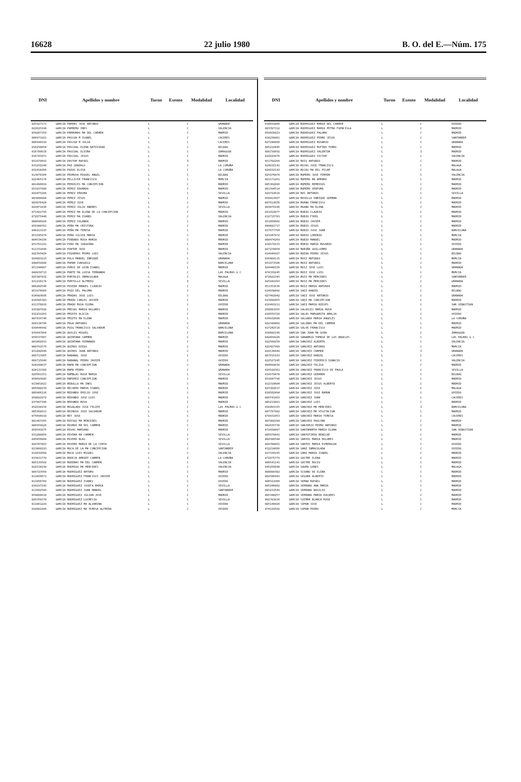16628 22 julio 1980 B. O. del E.—Núm. 175
| DNI | Apellidos y nombre | Turno | Exento | Modalidad | Localidad |
| --- | --- | --- | --- | --- | --- |
| 025927171 | GARCIA PARRAS JOSE ANTONIO | L | | C | GRANADA |
| 022625190 | GARCIA PARRERO INES | L | | C | VALENCIA |
| 050267359 | GARCIA PARRONDO MA DEL CARMEN | L | | C | MADRID |
| 006971921 | GARCIA PASCUA M ISABEL | L | | C | CACERES |
| 006996918 | GARCIA PASCUA M JULIA | L | | C | CACERES |
| 016250054 | GARCIA PASCUAL ELENA NATIVIDAD | L | | C | BILBAO |
| 016788618 | GARCIA PASCUAL ELVIRA | L | | C | ZARAGOZA |
| 016783971 | GARCIA PASCUAL JESUS | L | | C | MADRID |
| 051878693 | GARCIA PASTOR RAFAEL | L | | I | MADRID |
| 033252248 | GARCIA PAZ GONZALO | L | | C | LA CORUÑA |
| 032414268 | GARCIA PAZOS ELISA | L | | C | LA CORUÑA |
| 013070384 | GARCIA PEDROSA MIGUEL ANGEL | L | | C | BILBAO |
| 022465176 | GARCIA PELLICER FRANCISCO | L | | C | MURCIA |
| 001496699 | GARCIA PERDICES MA CONCEPCION | L | | C | MADRID |
| 051037900 | GARCIA PEREZ EDUARDO | L | | C | MADRID |
| 029475288 | GARCIA PEREZ ERASMA | L | | C | SEVILLA |
| 003080904 | GARCIA PEREZ JESUS | L | | C | MADRID |
| 003076420 | GARCIA PEREZ JOSE | L | | C | MADRID |
| 029471436 | GARCIA PEREZ JULIO ANDRES | L | | C | SEVILLA |
| 071421795 | GARCIA PEREZ MA ELENA DE LA CONCEPCION | L | | C | MADRID |
| 072875448 | GARCIA PEREZ MA ISABEL | L | | C | VALENCIA |
| 000696824 | GARCIA PEREZ YOLANDA | L | | C | MADRID |
| 050300761 | GARCIA PEÑA MA CRISTINA | L | | C | MADRID |
| 046213195 | GARCIA PEÑA MA TERESA | L | | C | MADRID |
| 051345974 | GARCIA PEÑA SILVIA MARIA | L | | C | MADRID |
| 004534186 | GARCIA PINDADO ROSA MARIA | L | | C | MADRID |
| 051701181 | GARCIA PINO MA JOAQUINA | L | | C | MADRID |
| 011331848 | GARCIA PINTOR JOSE | L | | C | MADRID |
| 022393426 | GARCIA PIQUERAS PEDRO LUIS | L | | C | VALENCIA |
| 024083215 | GARCIA POLO MANUEL ENRIQUE | L | | C | GRANADA |
| 040859980 | GARCIA POMAR CONSUELO | L | | C | BARCELONA |
| 051344067 | GARCIA PONCE DE LEON ISABEL | L | | C | MADRID |
| 042039713 | GARCIA PONTE MA LUISA FERNANDA | L | | C | LAS PALMAS G C |
| 025307432 | GARCIA PORTALES INMACULADA | L | | C | MALAGA |
| 031216174 | GARCIA PORTILLO ALFREDO | L | | I | SEVILLA |
| 006202546 | GARCIA POVEDA MANUEL CLAUDIO | L | | C | MADRID |
| 051974889 | GARCIA POZO DEL PALOMA | L | | C | MADRID |
| 014903686 | GARCIA PRADAS JOSE LUIS | L | | C | BILBAO |
| 016505303 | GARCIA PRADO CARLOS JAVIER | L | | C | MADRID |
| 011376018 | GARCIA PRADO ROSA ELENA | L | | C | OVIEDO |
| 035207828 | GARCIA PRESAS MARIA DOLORES | L | | C | MADRID |
| 032231263 | GARCIA PRIETO ALICIA | L | | C | MADRID |
| 007819748 | GARCIA PRIETO MA ELENA | L | | C | MADRID |
| 024134786 | GARCIA PUGA ANTONIO | L | | C | GRANADA |
| 039644942 | GARCIA PUIG FRANCISCO SALVADOR | L | | C | BARCELONA |
| 039847084 | GARCIA QUILES MIGUEL | L | | C | BARCELONA |
| 050537867 | GARCIA QUINTANA CARMEN | L | | C | MADRID |
| 001062031 | GARCIA QUINTANA FERNANDO | L | | C | MADRID |
| 000791578 | GARCIA QUIROS DIEGO | L | | C | MADRID |
| 031202849 | GARCIA QUIROS JUAN ANTONIO | L | | C | MADRID |
| 009713965 | GARCIA RABANAL JOSE | L | | C | OVIEDO |
| 009715848 | GARCIA RABANAL PEDRO JAVIER | L | | C | OVIEDO |
| 024160637 | GARCIA RAMA MA CONCEPCION | L | | C | GRANADA |
| 024133388 | GARCIA RAMA PEDRO | L | | C | GRANADA |
| 028561351 | GARCIA RAMBLAS ROSA MARIA | L | | C | SEVILLA |
| 050693605 | GARCIA RAMIREZ CONCEPCION | L | | C | MADRID |
| 013061621 | GARCIA REBOLLO MA INES | L | | C | MADRID |
| 005600239 | GARCIA RECUERO MARIA ISABEL | L | | C | MADRID |
| 008966126 | GARCIA REDONDO EMILIO JOSE | L | | C | MADRID |
| 050022972 | GARCIA REDONDO JOSE LUIS | L | | C | MADRID |
| 037667346 | GARCIA REDONDO ROSA | L | | C | MADRID |
| 052830158 | GARCIA REGALADO JOSE FELIPE | L | | C | LAS PALMAS G C |
| 005362613 | GARCIA REINOSO JOSE SALVADOR | L | | C | MADRID |
| 075694910 | GARCIA REY JOSE | L | | C | MADRID |
| 001493365 | GARCIA RIESGO MA MERCEDES | L | | C | MADRID |
| 006959828 | GARCIA RIOROO MA DEL CARMEN | L | | C | MADRID |
| 050541875 | GARCIA RIVAS MARIANO | L | | C | MADRID |
| 031200056 | GARCIA RIVERA MA CARMEN | L | | C | SEVILLA |
| 045056080 | GARCIA RIVERO BLAS | L | | C | SEVILLA |
| 029767083 | GARCIA RIVERO MARIA DE LA CINTA | L | | C | SEVILLA |
| 013060193 | GARCIA ROCA DE LA MA CONCEPCION | L | | C | SANTANDER |
| 019839560 | GARCIA ROCA LUIS MIGUEL | L | | C | VALENCIA |
| 033031770 | GARCIA RODEJA ARRIBT CARMEN | L | | I | LA CORUÑA |
| 005139582 | GARCIA RODENAS MA DEL CARMEN | L | | C | VALENCIA |
| 022534230 | GARCIA RODRIGO MA MERCEDES | L | | C | VALENCIA |
| 009723569 | GARCIA RODRIGUEZ ARTURO | L | | C | MADRID |
| 011056671 | GARCIA RODRIGUEZ FRANCISCO JAVIER | L | | C | OVIEDO |
| 011056769 | GARCIA RODRIGUEZ ISABEL | L | | C | OVIEDO |
| 030197243 | GARCIA RODRIGUEZ JOSEFA MARIA | L | | C | SEVILLA |
| 013882509 | GARCIA RODRIGUEZ JUAN MANUEL | L | | C | SANTANDER |
| 050060910 | GARCIA RODRIGUEZ JULIAN JOSE | L | | C | MADRID |
| 028350370 | GARCIA RODRIGUEZ LUCRECIA | L | | C | SEVILLA |
| 011061229 | GARCIA RODRIGUEZ MA ALVARINA | L | | C | OVIEDO |
| 010801996 | GARCIA RODRIGUEZ MA TERESA ALFREDA | L | | C | OVIEDO |
| DNI | Apellidos y nombre | Turno | Exento | Modalidad | Localidad |
| --- | --- | --- | --- | --- | --- |
| 010652088 | GARCIA RODRIGUEZ MARIA DEL CARMEN | L | | C | OVIEDO |
| 003397312 | GARCIA RODRIGUEZ MARIA PETRA FUENCISLA | L | | C | MADRID |
| 050416823 | GARCIA RODRIGUEZ PALOMA | L | | C | MADRID |
| 016236061 | GARCIA RODRIGUEZ PEDRO JESUS | L | | C | SANTANDER |
| 027248868 | GARCIA RODRIGUEZ ROSARIO | L | | C | GRANADA |
| 005218445 | GARCIA RODRIGUEZ RUFINO TOMAS | L | | C | MADRID |
| 008739892 | GARCIA RODRIGUEZ VALENTIN | L | | I | MADRID |
| 022629976 | GARCIA RODRIGUEZ VICTOR | L | | C | VALENCIA |
| 051702268 | GARCIA ROIG ANTONIO | L | | C | MADRID |
| 024832141 | GARCIA ROJAS JOSE FRANCISCO | L | | C | MALAGA |
| 024832143 | GARCIA ROJAS MA DEL PILAR | L | | C | MALAGA |
| 025976078 | GARCIA ROMERO JOSE FERMIN | L | | C | VALENCIA |
| 001171261 | GARCIA ROMERO MA AMPARO | L | | C | MADRID |
| 005362098 | GARCIA ROMERO REMEDIOS | L | | C | MADRID |
| 001394514 | GARCIA ROMERO VENTURA | L | | C | MADRID |
| 029722618 | GARCIA ROS ANTONIO | L | | C | SEVILLA |
| 050413667 | GARCIA ROSELLO ENRIQUE GERMAN | L | | C | MADRID |
| 007813656 | GARCIA RUANO FRANCISCO | L | | C | MADRID |
| 003078186 | GARCIA RUANO MA ELENA | L | | C | MADRID |
| 021412077 | GARCIA RUBIO CLAUDIO | L | | C | MADRID |
| 012715701 | GARCIA RUBIO FIDEL | L | | C | MADRID |
| 051889682 | GARCIA RUBIO JAVIER | L | | C | MADRID |
| 000601717 | GARCIA RUBIO JESUS | L | | C | MADRID |
| 037677764 | GARCIA RUBIO JOSE JUAN | L | | C | BARCELONA |
| 021947972 | GARCIA RUBIO LORENZO | L | | C | MURCIA |
| 000474269 | GARCIA RUBIO MANUEL | L | | C | MADRID |
| 010572933 | GARCIA RUBIO MARIA ROSARIO | L | | C | OVIEDO |
| 027270054 | GARCIA RUBIÑA GUILLERMO | L | | C | GRANADA |
| 014949927 | GARCIA RUEDA PEDRO JESUS | L | | C | BILBAO |
| 038484115 | GARCIA RUIZ ANTONIO | L | | C | MURCIA |
| 051871506 | GARCIA RUIZ ANTONIO | L | | C | MADRID |
| 024449156 | GARCIA RUIZ JOSE LUIS | L | | C | GRANADA |
| 074339245 | GARCIA RUIZ JOSE LUIS | L | | C | MURCIA |
| 072022343 | GARCIA RUIZ MA MERCEDES | L | | C | SANTANDER |
| 025941993 | GARCIA RUIZ MA MERCEDES | L | | C | GRANADA |
| 051351636 | GARCIA RUIZ MARIA ANTONIA | L | | C | MADRID |
| 014930092 | GARCIA SAEZ DANIEL | L | | C | BILBAO |
| 027492042 | GARCIA SAEZ JOSE ANTONIO | L | | C | GRANADA |
| 013090455 | GARCIA SAEZ MA CONCEPCION | L | | C | MADRID |
| 016493211 | GARCIA SAEZ MARIA NIEVES | L | | C | SAN SEBASTIAN |
| 050801955 | GARCIA SALAICES MARIA ROSA | L | | C | MADRID |
| 010559728 | GARCIA SALAS MARGARITA AMALIA | L | | C | OVIEDO |
| 034932600 | GARCIA SALGADO MARIA ANGELES | L | | C | LA CORUÑA |
| 022348062 | GARCIA SALINAS MA DEL CARMEN | L | | C | MADRID |
| 017242518 | GARCIA SALVE FRANCISCO | L | | C | MADRID |
| 016002196 | GARCIA SAN JUAN MA OCNA | L | | C | ZARAGOZA |
| 042054226 | GARCIA SANABRIA TOMASA DE LOS ANGELES | L | | C | LAS PALMAS G C |
| 022509254 | GARCIA SANCHEZ ALBERTO | L | | C | VALENCIA |
| 022427999 | GARCIA SANCHEZ ANTONIO | L | | C | MURCIA |
| 024136849 | GARCIA SANCHEZ CARMEN | L | | I | GRANADA |
| 007815183 | GARCIA SANCHEZ DANIEL | L | | C | CACERES |
| 022527245 | GARCIA SANCHEZ FEDERICO IGNACIO | L | | C | VALENCIA |
| 008099838 | GARCIA SANCHEZ FELISA | L | | C | MADRID |
| 028520381 | GARCIA SANCHEZ FRANCISCO DE PAULA | L | | C | SEVILLA |
| 014570470 | GARCIA SANCHEZ GERARDO | L | | C | BILBAO |
| 051047798 | GARCIA SANCHEZ JESUS | L | | C | MADRID |
| 012318604 | GARCIA SANCHEZ JESUS ALBERTO | L | | C | MADRID |
| 025302817 | GARCIA SANCHEZ JOSE | L | | C | MALAGA |
| 010582494 | GARCIA SANCHEZ JOSE RAMON | L | | C | OVIEDO |
| 008741983 | GARCIA SANCHEZ JUAN | L | | C | CACERES |
| 005213661 | GARCIA SANCHEZ LUIS | L | | C | MADRID |
| 038493335 | GARCIA SANCHEZ MA MERCEDES | L | | I | BARCELONA |
| 007787982 | GARCIA SANCHEZ MA VISITACION | L | | C | MADRID |
| 070931453 | GARCIA SANCHEZ MARIA TERESA | L | | C | CACERES |
| 007802290 | GARCIA SANCHEZ PAULINO | L | | C | MADRID |
| 002835736 | GARCIA SANJURJO PEDRO ANTONIO | L | | C | MADRID |
| 072430097 | GARCIA SANTAMARTA MARIA ELENA | L | | C | SAN SEBASTIAN |
| 005870841 | GARCIA SANTOFIMIA BENILDE | L | | C | MADRID |
| 002506544 | GARCIA SANTOS MARIA DOLORES | L | | C | MADRID |
| 009700881 | GARCIA SANTOS MARIA ESMERALDA | L | | C | OVIEDO |
| 012214886 | GARCIA SANZ INMACULADA | L | | C | OVIEDO |
| 017154195 | GARCIA SANZ MARIA ISABEL | L | | C | MADRID |
| 072875779 | GARCIA SASTRE ELENA | L | | C | MADRID |
| 006541141 | GARCIA SASTRE ROCIO | L | | C | MADRID |
| 045256844 | GARCIA SAURA GINES | L | | C | MALAGA |
| 000800302 | GARCIA SCOANO DE ELENA | L | | C | MADRID |
| 002506943 | GARCIA SEGURA ALBERTO | L | | C | MADRID |
| 006521908 | GARCIA SERNA RAFAEL | L | | C | MADRID |
| 005246082 | GARCIA SERRANO ANA MARIA | L | | C | MADRID |
| 005233549 | GARCIA SERRANO BASILIO | L | | C | MADRID |
| 005340257 | GARCIA SERRANO MARIA DOLORES | L | | C | MADRID |
| 002703816 | GARCIA SIERRA BLANCA ROSA | L | | C | MADRID |
| 005144426 | GARCIA SIMON JOSE | L | | C | MADRID |
| 074129582 | GARCIA SIMON PEDRO | L | | C | MURCIA |